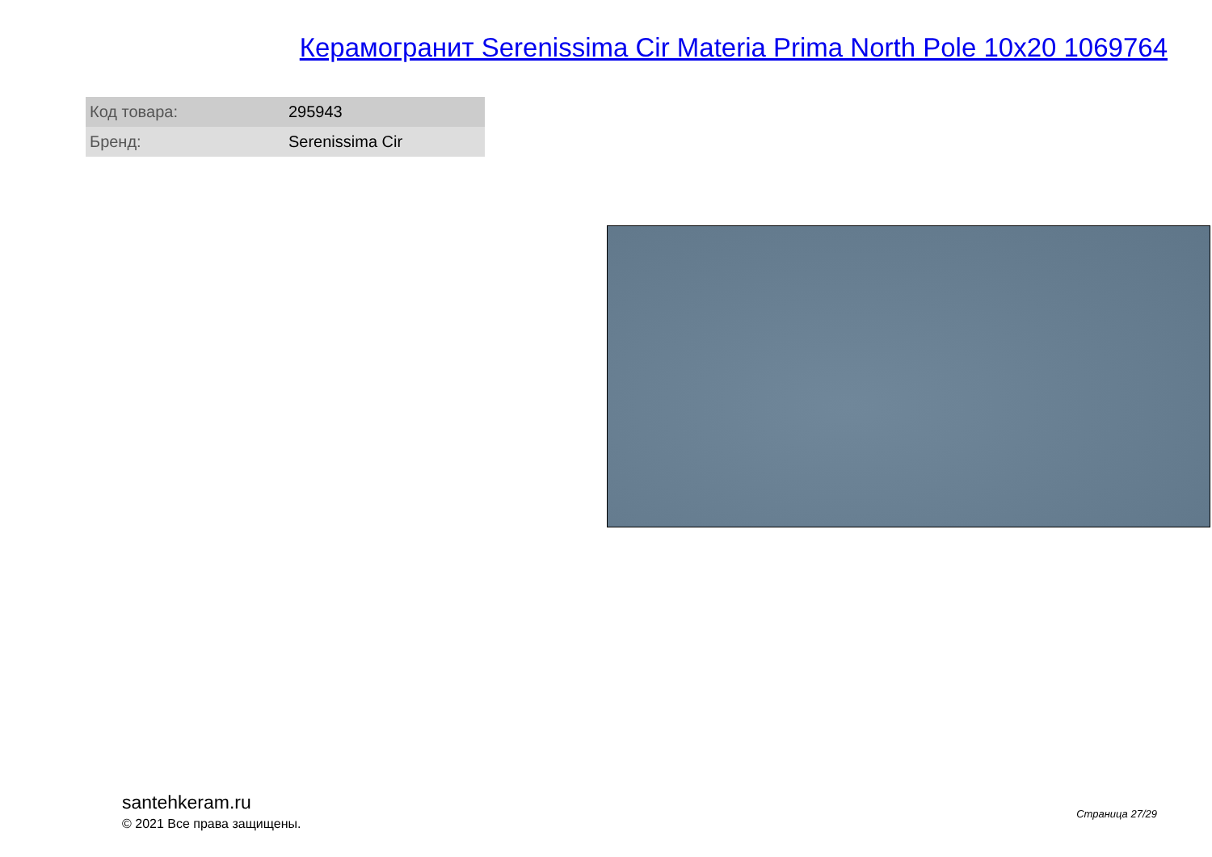Керамогранит Serenissima Cir Materia Prima North Pole 10x20 1069764
| Код товара: | 295943 |
| Бренд: | Serenissima Cir |
santehkeram.ru
© 2021 Все права защищены.
Страница 27/29